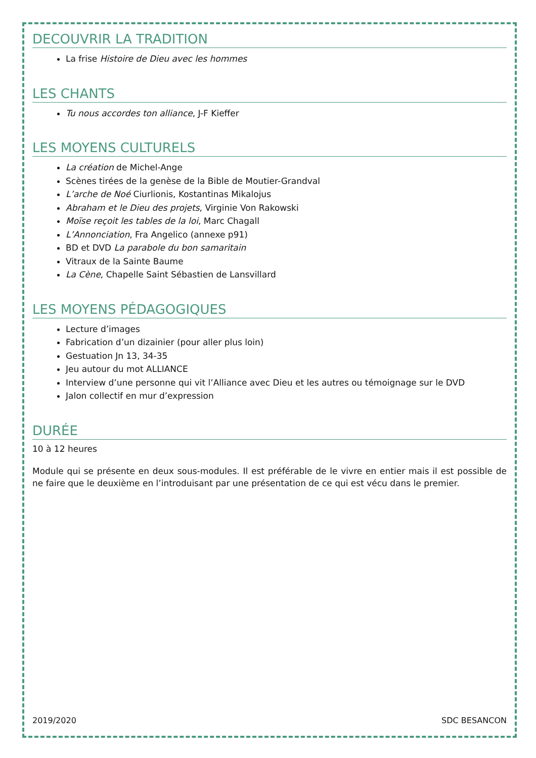DECOUVRIR LA TRADITION
La frise Histoire de Dieu avec les hommes
LES CHANTS
Tu nous accordes ton alliance, J-F Kieffer
LES MOYENS CULTURELS
La création de Michel-Ange
Scènes tirées de la genèse de la Bible de Moutier-Grandval
L’arche de Noé Ciurlionis, Kostantinas Mikalojus
Abraham et le Dieu des projets, Virginie Von Rakowski
Moïse reçoit les tables de la loi, Marc Chagall
L’Annonciation, Fra Angelico (annexe p91)
BD et DVD La parabole du bon samaritain
Vitraux de la Sainte Baume
La Cène, Chapelle Saint Sébastien de Lansvillard
LES MOYENS PÉDAGOGIQUES
Lecture d’images
Fabrication d’un dizainier (pour aller plus loin)
Gestuation Jn 13, 34-35
Jeu autour du mot ALLIANCE
Interview d’une personne qui vit l’Alliance avec Dieu et les autres ou témoignage sur le DVD
Jalon collectif en mur d’expression
DURÉE
10 à 12 heures
Module qui se présente en deux sous-modules. Il est préférable de le vivre en entier mais il est possible de ne faire que le deuxième en l’introduisant par une présentation de ce qui est vécu dans le premier.
2019/2020 SDC BESANCON